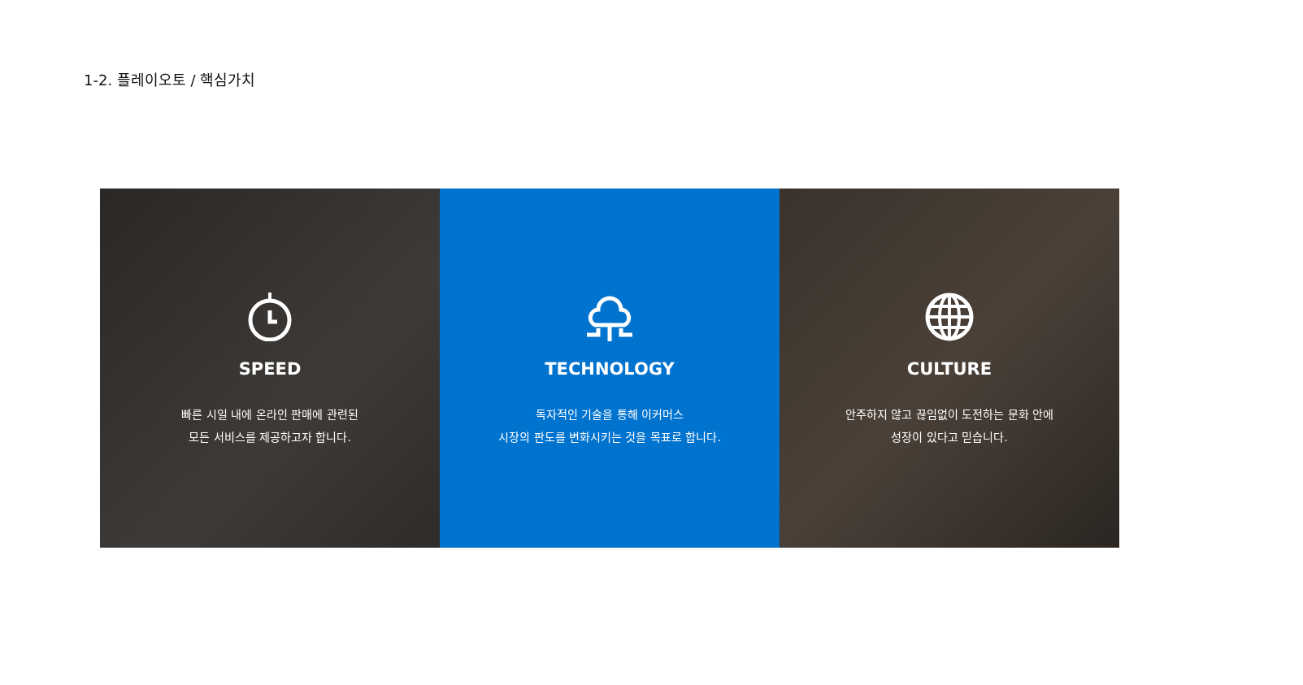1-2. 플레이오토 / 핵심가치
SPEED
빠른 시일 내에 온라인 판매에 관련된
모든 서비스를 제공하고자 합니다.
TECHNOLOGY
독자적인 기술을 통해 이커머스
시장의 판도를 변화시키는 것을 목표로 합니다.
CULTURE
안주하지 않고 끊임없이 도전하는 문화 안에
성장이 있다고 믿습니다.